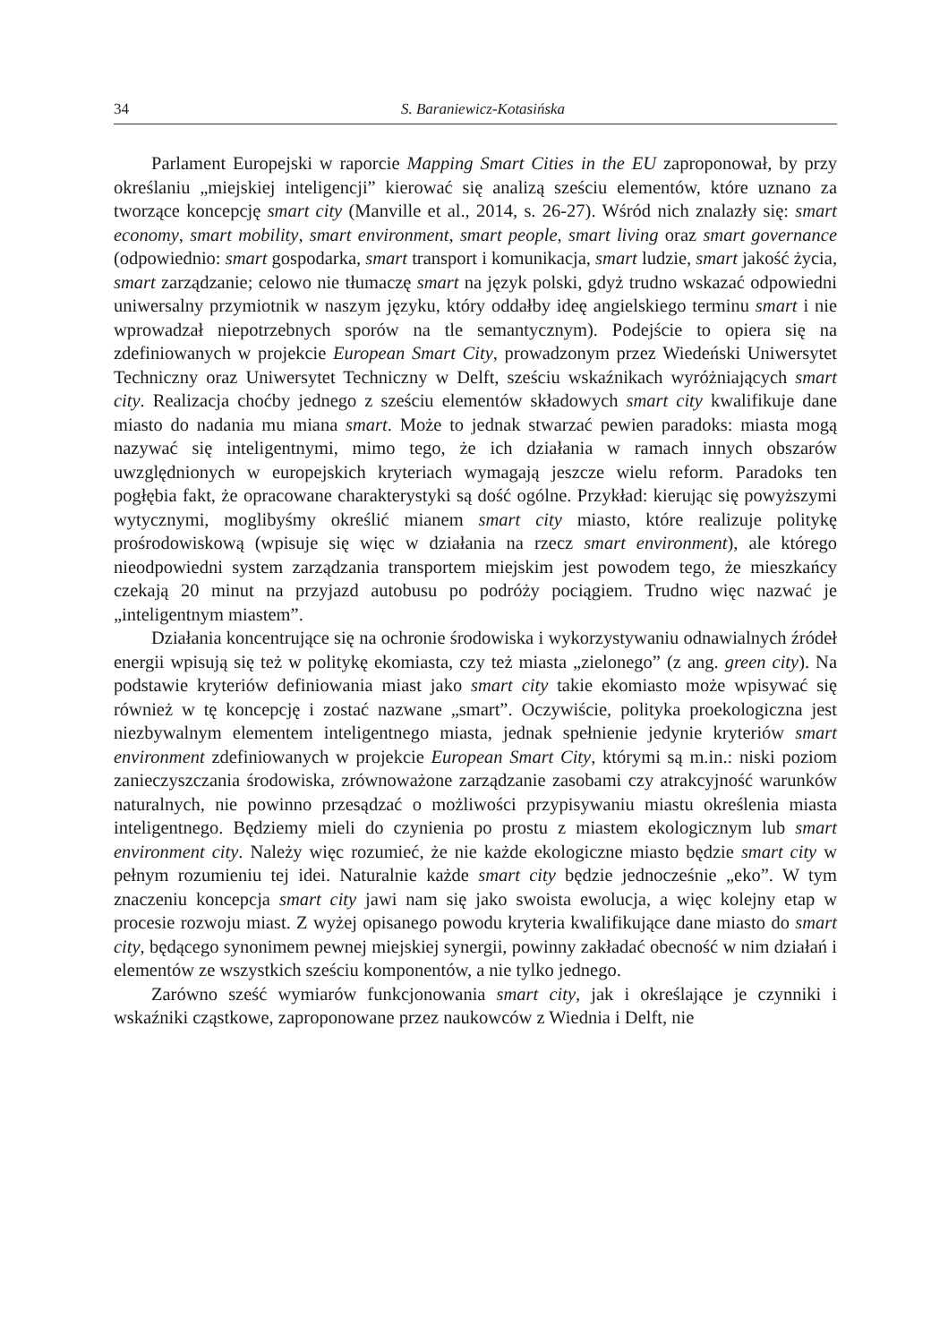34 S. Baraniewicz-Kotasińska
Parlament Europejski w raporcie Mapping Smart Cities in the EU zaproponował, by przy określaniu „miejskiej inteligencji” kierować się analizą sześciu elementów, które uznano za tworzące koncepcję smart city (Manville et al., 2014, s. 26-27). Wśród nich znalazły się: smart economy, smart mobility, smart environment, smart people, smart living oraz smart governance (odpowiednio: smart gospodarka, smart transport i komunikacja, smart ludzie, smart jakość życia, smart zarządzanie; celowo nie tłumaczę smart na język polski, gdyż trudno wskazać odpowiedni uniwersalny przymiotnik w naszym języku, który oddałby ideę angielskiego terminu smart i nie wprowadzał niepotrzebnych sporów na tle semantycznym). Podejście to opiera się na zdefiniowanych w projekcie European Smart City, prowadzonym przez Wiedeński Uniwersytet Techniczny oraz Uniwersytet Techniczny w Delft, sześciu wskaźnikach wyróżniających smart city. Realizacja choćby jednego z sześciu elementów składowych smart city kwalifikuje dane miasto do nadania mu miana smart. Może to jednak stwarzać pewien paradoks: miasta mogą nazywać się inteligentnymi, mimo tego, że ich działania w ramach innych obszarów uwzględnionych w europejskich kryteriach wymagają jeszcze wielu reform. Paradoks ten pogłębia fakt, że opracowane charakterystyki są dość ogólne. Przykład: kierując się powyższymi wytycznymi, moglibyśmy określić mianem smart city miasto, które realizuje politykę prośrodowiskową (wpisuje się więc w działania na rzecz smart environment), ale którego nieodpowiedni system zarządzania transportem miejskim jest powodem tego, że mieszkańcy czekają 20 minut na przyjazd autobusu po podróży pociągiem. Trudno więc nazwać je „inteligentnym miastem”.
Działania koncentrujące się na ochronie środowiska i wykorzystywaniu odnawialnych źródeł energii wpisują się też w politykę ekomiasta, czy też miasta „zielonego” (z ang. green city). Na podstawie kryteriów definiowania miast jako smart city takie ekomiasto może wpisywać się również w tę koncepcję i zostać nazwane „smart”. Oczywiście, polityka proekologiczna jest niezbywalnym elementem inteligentnego miasta, jednak spełnienie jedynie kryteriów smart environment zdefiniowanych w projekcie European Smart City, którymi są m.in.: niski poziom zanieczyszczania środowiska, zrównoważone zarządzanie zasobami czy atrakcyjność warunków naturalnych, nie powinno przesądzać o możliwości przypisywaniu miastu określenia miasta inteligentnego. Będziemy mieli do czynienia po prostu z miastem ekologicznym lub smart environment city. Należy więc rozumieć, że nie każde ekologiczne miasto będzie smart city w pełnym rozumieniu tej idei. Naturalnie każde smart city będzie jednocześnie „eko”. W tym znaczeniu koncepcja smart city jawi nam się jako swoista ewolucja, a więc kolejny etap w procesie rozwoju miast. Z wyżej opisanego powodu kryteria kwalifikujące dane miasto do smart city, będącego synonimem pewnej miejskiej synergii, powinny zakładać obecność w nim działań i elementów ze wszystkich sześciu komponentów, a nie tylko jednego.
Zarówno sześć wymiarów funkcjonowania smart city, jak i określające je czynniki i wskaźniki cząstkowe, zaproponowane przez naukowców z Wiednia i Delft, nie